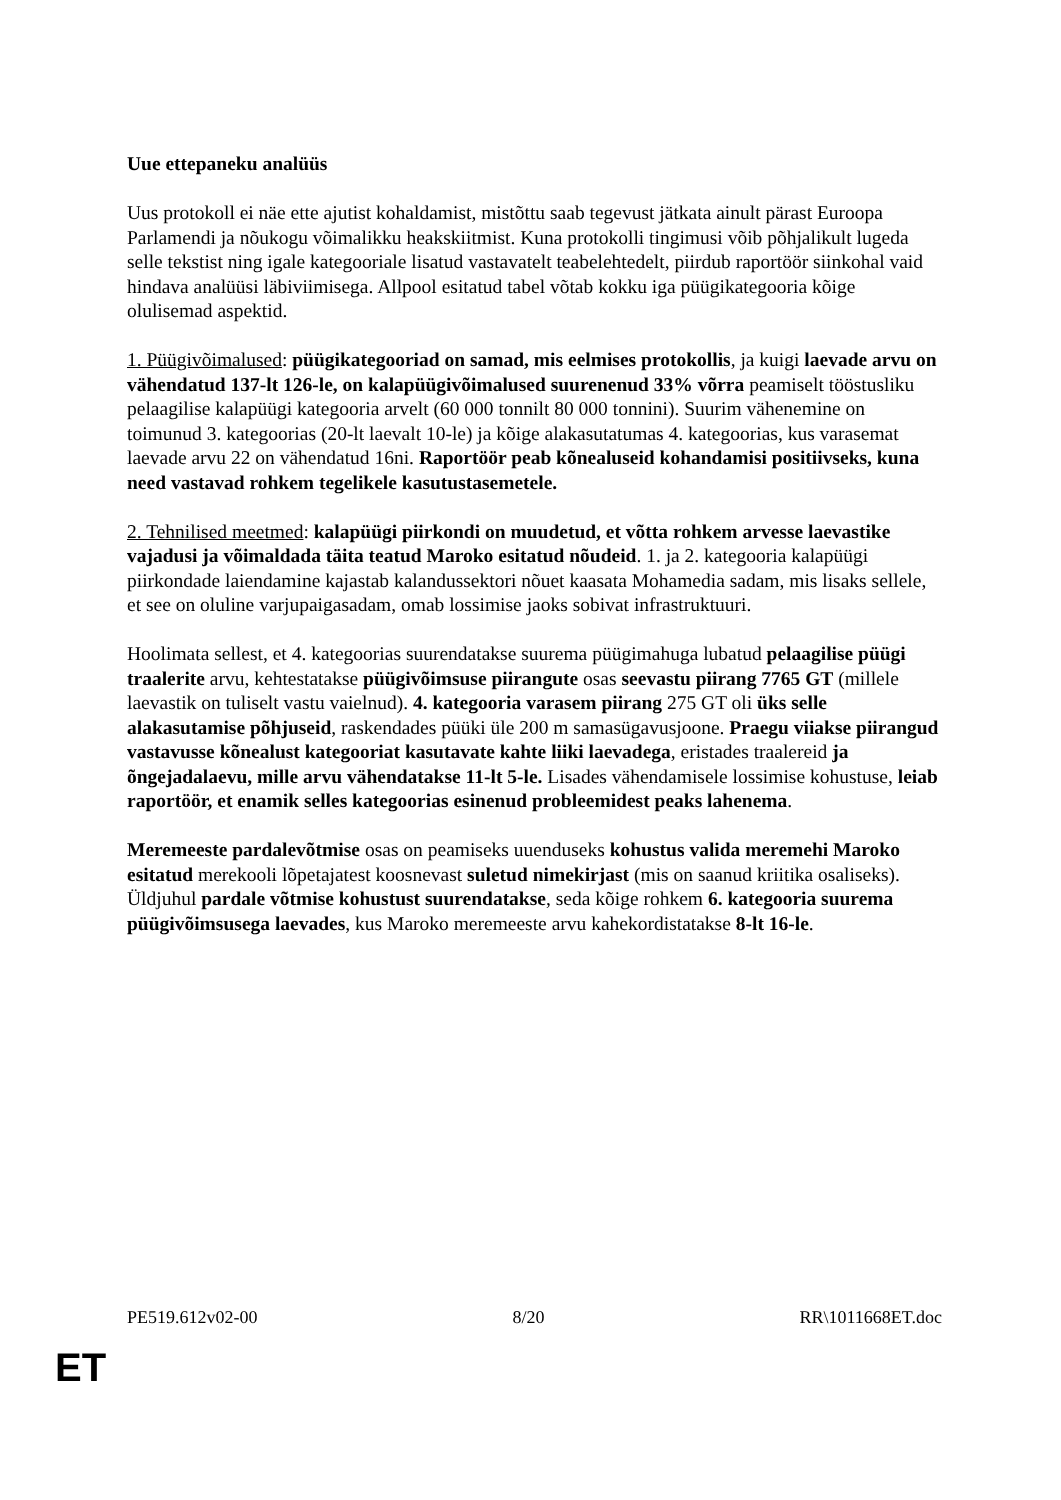Uue ettepaneku analüüs
Uus protokoll ei näe ette ajutist kohaldamist, mistõttu saab tegevust jätkata ainult pärast Euroopa Parlamendi ja nõukogu võimalikku heakskiitmist. Kuna protokolli tingimusi võib põhjalikult lugeda selle tekstist ning igale kategooriale lisatud vastavatelt teabelehtedelt, piirdub raportöör siinkohal vaid hindava analüüsi läbiviimisega. Allpool esitatud tabel võtab kokku iga püügikategooria kõige olulisemad aspektid.
1. Püügivõimalused: püügikategooriad on samad, mis eelmises protokollis, ja kuigi laevade arvu on vähendatud 137-lt 126-le, on kalapüügivõimalused suurenenud 33% võrra peamiselt tööstusliku pelaagilise kalapüügi kategooria arvelt (60 000 tonnilt 80 000 tonnini). Suurim vähenemine on toimunud 3. kategoorias (20-lt laevalt 10-le) ja kõige alakasutatumas 4. kategoorias, kus varasemat laevade arvu 22 on vähendatud 16ni. Raportöör peab kõnealuseid kohandamisi positiivseks, kuna need vastavad rohkem tegelikele kasutustasemetele.
2. Tehnilised meetmed: kalapüügi piirkondi on muudetud, et võtta rohkem arvesse laevastike vajadusi ja võimaldada täita teatud Maroko esitatud nõudeid. 1. ja 2. kategooria kalapüügi piirkondade laiendamine kajastab kalandussektori nõuet kaasata Mohamedia sadam, mis lisaks sellele, et see on oluline varjupaigasadam, omab lossimise jaoks sobivat infrastruktuuri.
Hoolimata sellest, et 4. kategoorias suurendatakse suurema püügimahuga lubatud pelaagilise püügi traalerite arvu, kehtestatakse püügivõimsuse piirangute osas seevastu piirang 7765 GT (millele laevastik on tuliselt vastu vaielnud). 4. kategooria varasem piirang 275 GT oli üks selle alakasutamise põhjuseid, raskendades püüki üle 200 m samasügavusjoone. Praegu viiakse piirangud vastavusse kõnealust kategooriat kasutavate kahte liiki laevadega, eristades traalereid ja õngejadalaevu, mille arvu vähendatakse 11-lt 5-le. Lisades vähendamisele lossimise kohustuse, leiab raportöör, et enamik selles kategoorias esinenud probleemidest peaks lahenema.
Meremeeste pardalevõtmise osas on peamiseks uuenduseks kohustus valida meremehi Maroko esitatud merekooli lõpetajatest koosnevast suletud nimekirjast (mis on saanud kriitika osaliseks). Üldjuhul pardale võtmise kohustust suurendatakse, seda kõige rohkem 6. kategooria suurema püügivõimsusega laevades, kus Maroko meremeeste arvu kahekordistatakse 8-lt 16-le.
PE519.612v02-00 8/20 RR\1011668ET.doc
ET